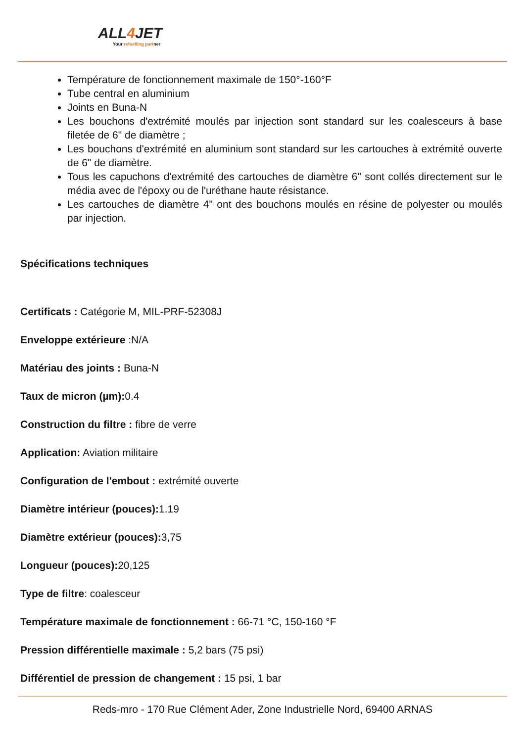ALL4 JET
Your refuelling partner
Température de fonctionnement maximale de 150°-160°F
Tube central en aluminium
Joints en Buna-N
Les bouchons d'extrémité moulés par injection sont standard sur les coalesceurs à base filetée de 6" de diamètre ;
Les bouchons d'extrémité en aluminium sont standard sur les cartouches à extrémité ouverte de 6" de diamètre.
Tous les capuchons d'extrémité des cartouches de diamètre 6" sont collés directement sur le média avec de l'époxy ou de l'uréthane haute résistance.
Les cartouches de diamètre 4" ont des bouchons moulés en résine de polyester ou moulés par injection.
Spécifications techniques
Certificats : Catégorie M, MIL-PRF-52308J
Enveloppe extérieure :N/A
Matériau des joints : Buna-N
Taux de micron (µm): 0.4
Construction du filtre : fibre de verre
Application: Aviation militaire
Configuration de l'embout : extrémité ouverte
Diamètre intérieur (pouces): 1.19
Diamètre extérieur (pouces): 3,75
Longueur (pouces): 20,125
Type de filtre: coalesceur
Température maximale de fonctionnement : 66-71 °C, 150-160 °F
Pression différentielle maximale : 5,2 bars (75 psi)
Différentiel de pression de changement : 15 psi, 1 bar
Reds-mro - 170 Rue Clément Ader, Zone Industrielle Nord, 69400 ARNAS